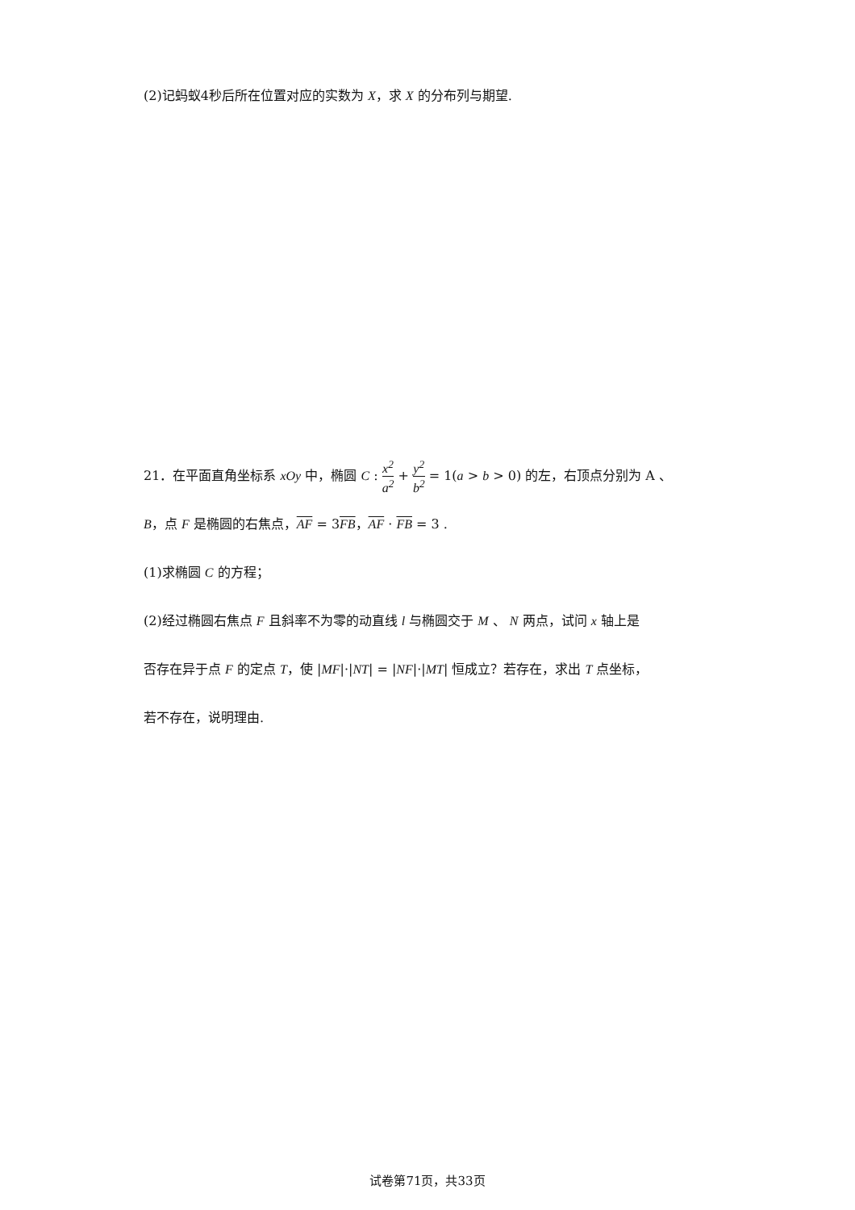(2)记蚂蚁4秒后所在位置对应的实数为 X，求 X 的分布列与期望.
21．在平面直角坐标系 xOy 中，椭圆 C : x<sup>2</sup> a<sup>2</sup> + y<sup>2</sup> b<sup>2</sup> = 1(a > b > 0) 的左，右顶点分别为 A 、
B，点 F 是椭圆的右焦点，AF = 3FB，AF · FB = 3 .
(1)求椭圆 C 的方程；
(2)经过椭圆右焦点 F 且斜率不为零的动直线 l 与椭圆交于 M 、 N 两点，试问 x 轴上是
否存在异于点 F 的定点 T，使 |MF|·|NT| = |NF|·|MT| 恒成立？若存在，求出 T 点坐标，
若不存在，说明理由.
试卷第71页，共33页